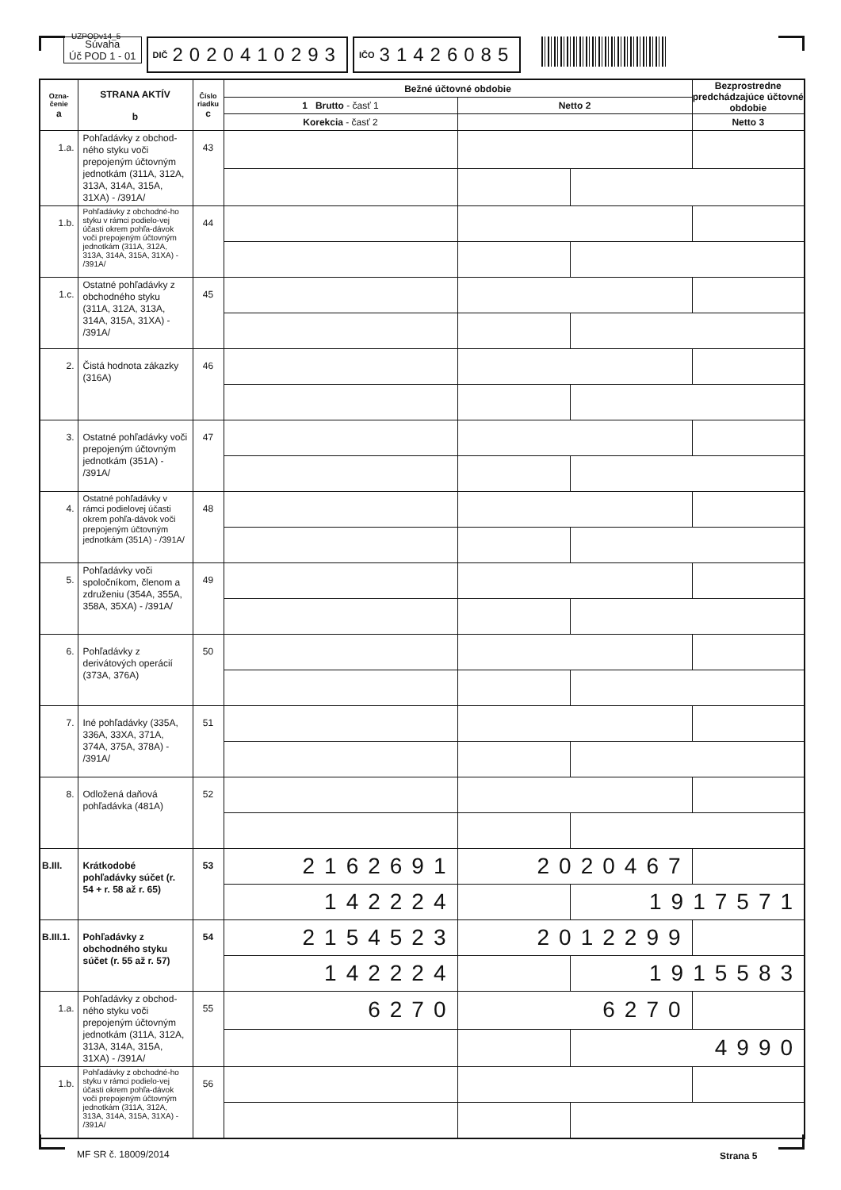UZPODv14_5
Súvaha
Úč POD 1 - 01
DIČ 2020410293
IČO 31426085
| Ozna- čenie a | STRANA AKTÍV b | Číslo riadku c | Bežné účtovné obdobie | | | Bezprostredne predchádzajúce účtovné obdobie |
| --- | --- | --- | --- | --- | --- | --- |
| | | | 1 Brutto - časť 1 | Netto 2 | | |
| | | | Korekcia - časť 2 | | | Netto 3 |
| 1.a. | Pohľadávky z obchod-ného styku voči prepojeným účtovným jednotkám (311A, 312A, 313A, 314A, 315A, 31XA) - /391A/ | 43 | | | | |
| 1.b. | Pohľadávky z obchodné-ho styku v rámci podielo-vej účasti okrem pohľa-dávok voči prepojeným účtovným jednotkám (311A, 312A, 313A, 314A, 315A, 31XA) - /391A/ | 44 | | | | |
| 1.c. | Ostatné pohľadávky z obchodného styku (311A, 312A, 313A, 314A, 315A, 31XA) - /391A/ | 45 | | | | |
| 2. | Čistá hodnota zákazky (316A) | 46 | | | | |
| 3. | Ostatné pohľadávky voči prepojeným účtovným jednotkám (351A) - /391A/ | 47 | | | | |
| 4. | Ostatné pohľadávky v rámci podielovej účasti okrem pohľa-dávok voči prepojeným účtovným jednotkám (351A) - /391A/ | 48 | | | | |
| 5. | Pohľadávky voči spoločníkom, členom a združeniu (354A, 355A, 358A, 35XA) - /391A/ | 49 | | | | |
| 6. | Pohľadávky z derivátových operácií (373A, 376A) | 50 | | | | |
| 7. | Iné pohľadávky (335A, 336A, 33XA, 371A, 374A, 375A, 378A) - /391A/ | 51 | | | | |
| 8. | Odložená daňová pohľadávka (481A) | 52 | | | | |
| B.III. | Krátkodobé pohľadávky súčet (r. 54 + r. 58 až r. 65) | 53 | 2162691 | 2020467 | | |
| | | | 142224 | | 1917571 | |
| B.III.1. | Pohľadávky z obchodného styku súčet (r. 55 až r. 57) | 54 | 2154523 | 2012299 | | |
| | | | 142224 | | 1915583 | |
| 1.a. | Pohľadávky z obchod-ného styku voči prepojeným účtovným jednotkám (311A, 312A, 313A, 314A, 315A, 31XA) - /391A/ | 55 | 6270 | 6270 | | |
| | | | | | 4990 | |
| 1.b. | Pohľadávky z obchodné-ho styku v rámci podielo-vej účasti okrem pohľa-dávok voči prepojeným účtovným jednotkám (311A, 312A, 313A, 314A, 315A, 31XA) - /391A/ | 56 | | | | |
MF SR č. 18009/2014 Strana 5